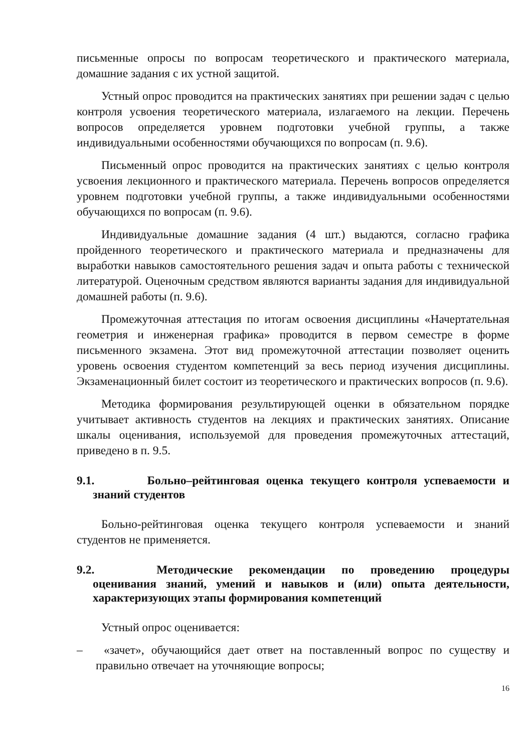письменные опросы по вопросам теоретического и практического материала, домашние задания с их устной защитой.
Устный опрос проводится на практических занятиях при решении задач с целью контроля усвоения теоретического материала, излагаемого на лекции. Перечень вопросов определяется уровнем подготовки учебной группы, а также индивидуальными особенностями обучающихся по вопросам (п. 9.6).
Письменный опрос проводится на практических занятиях с целью контроля усвоения лекционного и практического материала. Перечень вопросов определяется уровнем подготовки учебной группы, а также индивидуальными особенностями обучающихся по вопросам (п. 9.6).
Индивидуальные домашние задания (4 шт.) выдаются, согласно графика пройденного теоретического и практического материала и предназначены для выработки навыков самостоятельного решения задач и опыта работы с технической литературой. Оценочным средством являются варианты задания для индивидуальной домашней работы (п. 9.6).
Промежуточная аттестация по итогам освоения дисциплины «Начертательная геометрия и инженерная графика» проводится в первом семестре в форме письменного экзамена. Этот вид промежуточной аттестации позволяет оценить уровень освоения студентом компетенций за весь период изучения дисциплины. Экзаменационный билет состоит из теоретического и практических вопросов (п. 9.6).
Методика формирования результирующей оценки в обязательном порядке учитывает активность студентов на лекциях и практических занятиях. Описание шкалы оценивания, используемой для проведения промежуточных аттестаций, приведено в п. 9.5.
9.1. Больно–рейтинговая оценка текущего контроля успеваемости и знаний студентов
Больно-рейтинговая оценка текущего контроля успеваемости и знаний студентов не применяется.
9.2. Методические рекомендации по проведению процедуры оценивания знаний, умений и навыков и (или) опыта деятельности, характеризующих этапы формирования компетенций
Устный опрос оценивается:
– «зачет», обучающийся дает ответ на поставленный вопрос по существу и правильно отвечает на уточняющие вопросы;
16